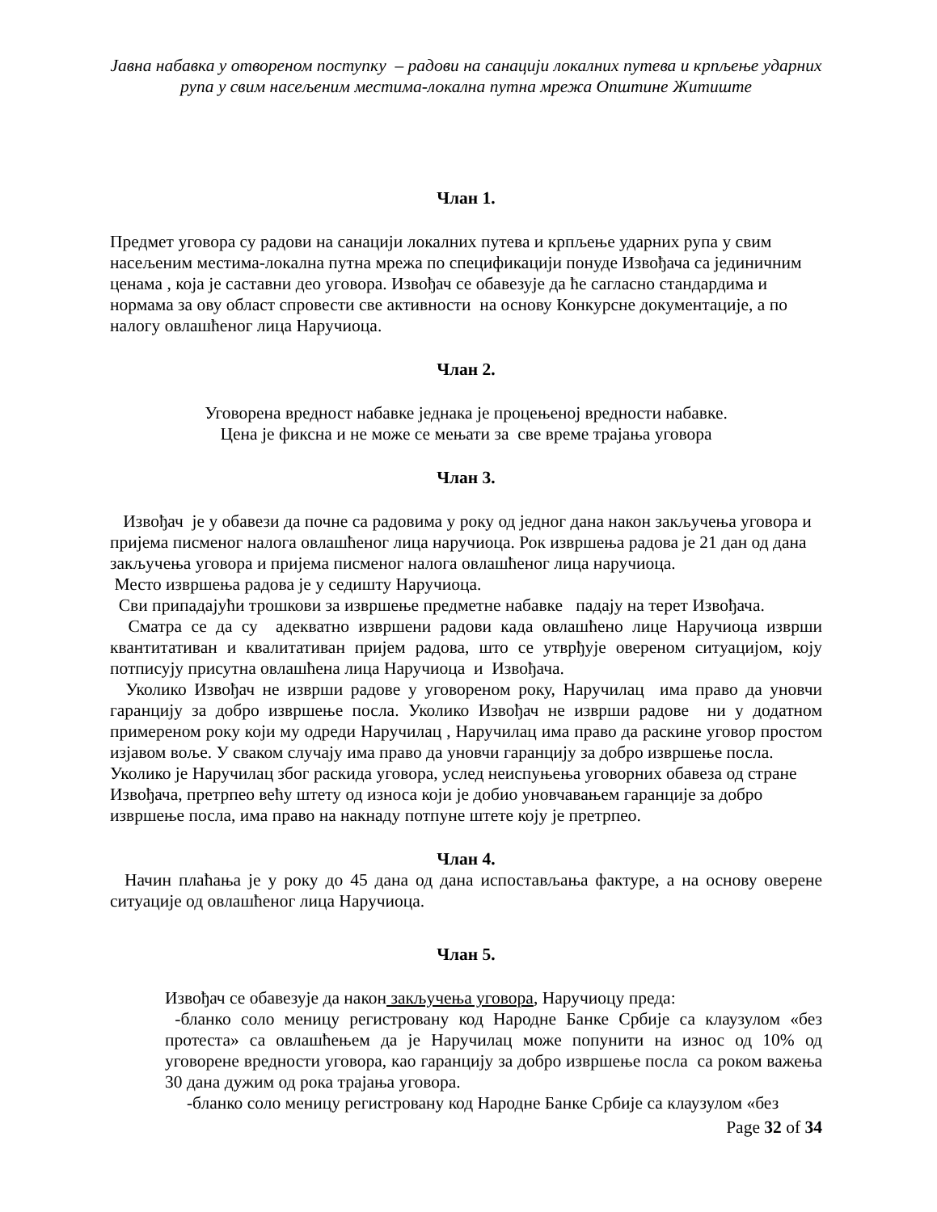Јавна набавка у отвореном поступку – радови на санацији локалних путева и крпљење ударних рупа у свим насељеним местима-локална путна мрежа Општине Житиште
Члан 1.
Предмет уговора су радови на санацији локалних путева и крпљење ударних рупа у свим насељеним местима-локална путна мрежа по спецификацији понуде Извођача са јединичним ценама , која је саставни део уговора. Извођач се обавезује да ће сагласно стандардима и нормама за ову област спровести све активности на основу Конкурсне документације, а по налогу овлашћеног лица Наручиоца.
Члан 2.
Уговорена вредност набавке једнака је процењеној вредности набавке.
Цена је фиксна и не може се мењати за све време трајања уговора
Члан 3.
Извођач је у обавези да почне са радовима у року од једног дана након закључења уговора и пријема писменог налога овлашћеног лица наручиоца. Рок извршења радова је 21 дан од дана закључења уговора и пријема писменог налога овлашћеног лица наручиоца.
Место извршења радова је у седишту Наручиоца.
Сви припадајући трошкови за извршење предметне набавке падају на терет Извођача.
Сматра се да су адекватно извршени радови када овлашћено лице Наручиоца изврши квантитативан и квалитативан пријем радова, што се утврђује овереном ситуацијом, коју потписују присутна овлашћена лица Наручиоца и Извођача.
Уколико Извођач не изврши радове у уговореном року, Наручилац има право да уновчи гаранцију за добро извршење посла. Уколико Извођач не изврши радове ни у додатном примереном року који му одреди Наручилац , Наручилац има право да раскине уговор простом изјавом воље. У сваком случају има право да уновчи гаранцију за добро извршење посла.
Уколико је Наручилац због раскида уговора, услед неиспуњења уговорних обавеза од стране Извођача, претрпео већу штету од износа који је добио уновчавањем гаранције за добро извршење посла, има право на накнаду потпуне штете коју је претрпео.
Члан 4.
Начин плаћања је у року до 45 дана од дана испостављања фактуре, а на основу оверене ситуације од овлашћеног лица Наручиоца.
Члан 5.
Извођач се обавезује да након закључења уговора, Наручиоцу преда:
-бланко соло меницу регистровану код Народне Банке Србије са клаузулом «без протеста» са овлашћењем да је Наручилац може попунити на износ од 10% од уговорене вредности уговора, као гаранцију за добро извршење посла са роком важења 30 дана дужим од рока трајања уговора.
-бланко соло меницу регистровану код Народне Банке Србије са клаузулом «без
Page 32 of 34